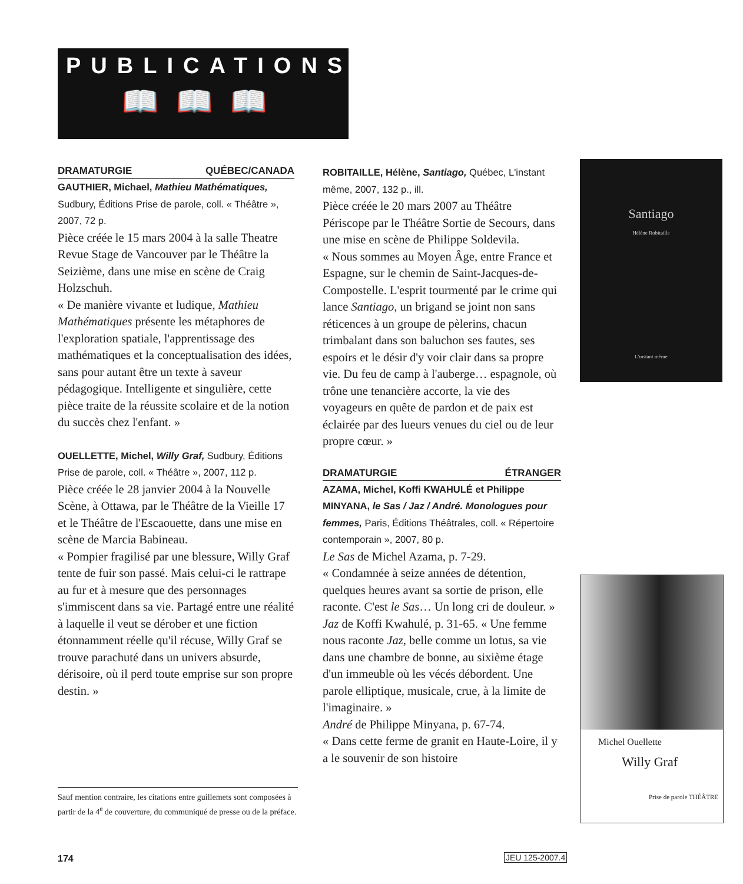PUBLICATIONS
📖📖📖
DRAMATURGIE QUÉBEC/CANADA
GAUTHIER, Michael, Mathieu Mathématiques, Sudbury, Éditions Prise de parole, coll. « Théâtre », 2007, 72 p.
Pièce créée le 15 mars 2004 à la salle Theatre Revue Stage de Vancouver par le Théâtre la Seizième, dans une mise en scène de Craig Holzschuh.
« De manière vivante et ludique, Mathieu Mathématiques présente les métaphores de l'exploration spatiale, l'apprentissage des mathématiques et la conceptualisation des idées, sans pour autant être un texte à saveur pédagogique. Intelligente et singulière, cette pièce traite de la réussite scolaire et de la notion du succès chez l'enfant. »
OUELLETTE, Michel, Willy Graf, Sudbury, Éditions Prise de parole, coll. « Théâtre », 2007, 112 p.
Pièce créée le 28 janvier 2004 à la Nouvelle Scène, à Ottawa, par le Théâtre de la Vieille 17 et le Théâtre de l'Escaouette, dans une mise en scène de Marcia Babineau.
« Pompier fragilisé par une blessure, Willy Graf tente de fuir son passé. Mais celui-ci le rattrape au fur et à mesure que des personnages s'immiscent dans sa vie. Partagé entre une réalité à laquelle il veut se dérober et une fiction étonnamment réelle qu'il récuse, Willy Graf se trouve parachuté dans un univers absurde, dérisoire, où il perd toute emprise sur son propre destin. »
ROBITAILLE, Hélène, Santiago, Québec, L'instant même, 2007, 132 p., ill.
Pièce créée le 20 mars 2007 au Théâtre Périscope par le Théâtre Sortie de Secours, dans une mise en scène de Philippe Soldevila.
« Nous sommes au Moyen Âge, entre France et Espagne, sur le chemin de Saint-Jacques-de-Compostelle. L'esprit tourmenté par le crime qui lance Santiago, un brigand se joint non sans réticences à un groupe de pèlerins, chacun trimbalant dans son baluchon ses fautes, ses espoirs et le désir d'y voir clair dans sa propre vie. Du feu de camp à l'auberge… espagnole, où trône une tenancière accorte, la vie des voyageurs en quête de pardon et de paix est éclairée par des lueurs venues du ciel ou de leur propre cœur. »
DRAMATURGIE ÉTRANGER
AZAMA, Michel, Koffi KWAHULÉ et Philippe MINYANA, le Sas / Jaz / André. Monologues pour femmes, Paris, Éditions Théâtrales, coll. « Répertoire contemporain », 2007, 80 p.
Le Sas de Michel Azama, p. 7-29.
« Condamnée à seize années de détention, quelques heures avant sa sortie de prison, elle raconte. C'est le Sas… Un long cri de douleur. »
Jaz de Koffi Kwahulé, p. 31-65. « Une femme nous raconte Jaz, belle comme un lotus, sa vie dans une chambre de bonne, au sixième étage d'un immeuble où les vécés débordent. Une parole elliptique, musicale, crue, à la limite de l'imaginaire. »
André de Philippe Minyana, p. 67-74.
« Dans cette ferme de granit en Haute-Loire, il y a le souvenir de son histoire
Santiago
Hélène Robitaille
L'instant même
Michel Ouellette
Willy Graf
Prise de parole THÉÂTRE
Sauf mention contraire, les citations entre guillemets sont composées à partir de la 4<sup>e</sup> de couverture, du communiqué de presse ou de la préface.
174 JEU 125-2007.4